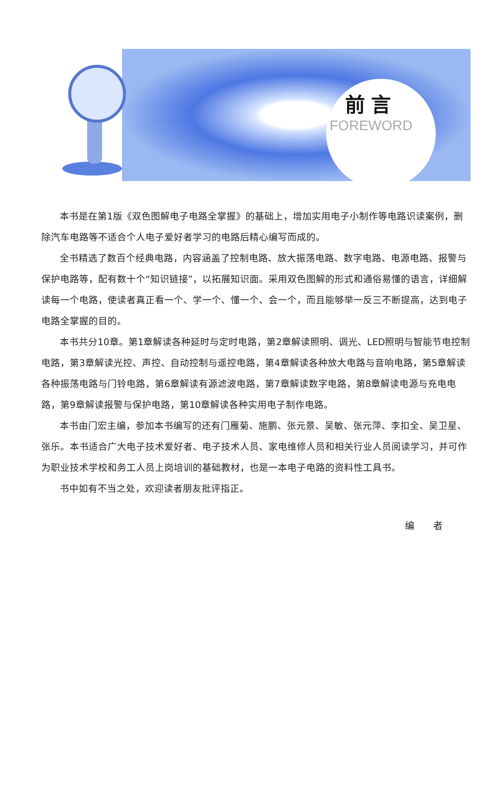前言
FOREWORD
本书是在第1版《双色图解电子电路全掌握》的基础上，增加实用电子小制作等电路识读案例，删除汽车电路等不适合个人电子爱好者学习的电路后精心编写而成的。
全书精选了数百个经典电路，内容涵盖了控制电路、放大振荡电路、数字电路、电源电路、报警与保护电路等，配有数十个“知识链接”，以拓展知识面。采用双色图解的形式和通俗易懂的语言，详细解读每一个电路，使读者真正看一个、学一个、懂一个、会一个，而且能够举一反三不断提高，达到电子电路全掌握的目的。
本书共分10章。第1章解读各种延时与定时电路，第2章解读照明、调光、LED照明与智能节电控制电路，第3章解读光控、声控、自动控制与遥控电路，第4章解读各种放大电路与音响电路，第5章解读各种振荡电路与门铃电路，第6章解读有源滤波电路，第7章解读数字电路，第8章解读电源与充电电路，第9章解读报警与保护电路，第10章解读各种实用电子制作电路。
本书由门宏主编，参加本书编写的还有门雁菊、施鹏、张元景、吴敏、张元萍、李扣全、吴卫星、张乐。本书适合广大电子技术爱好者、电子技术人员、家电维修人员和相关行业人员阅读学习，并可作为职业技术学校和务工人员上岗培训的基础教材，也是一本电子电路的资料性工具书。
书中如有不当之处，欢迎读者朋友批评指正。
编 者